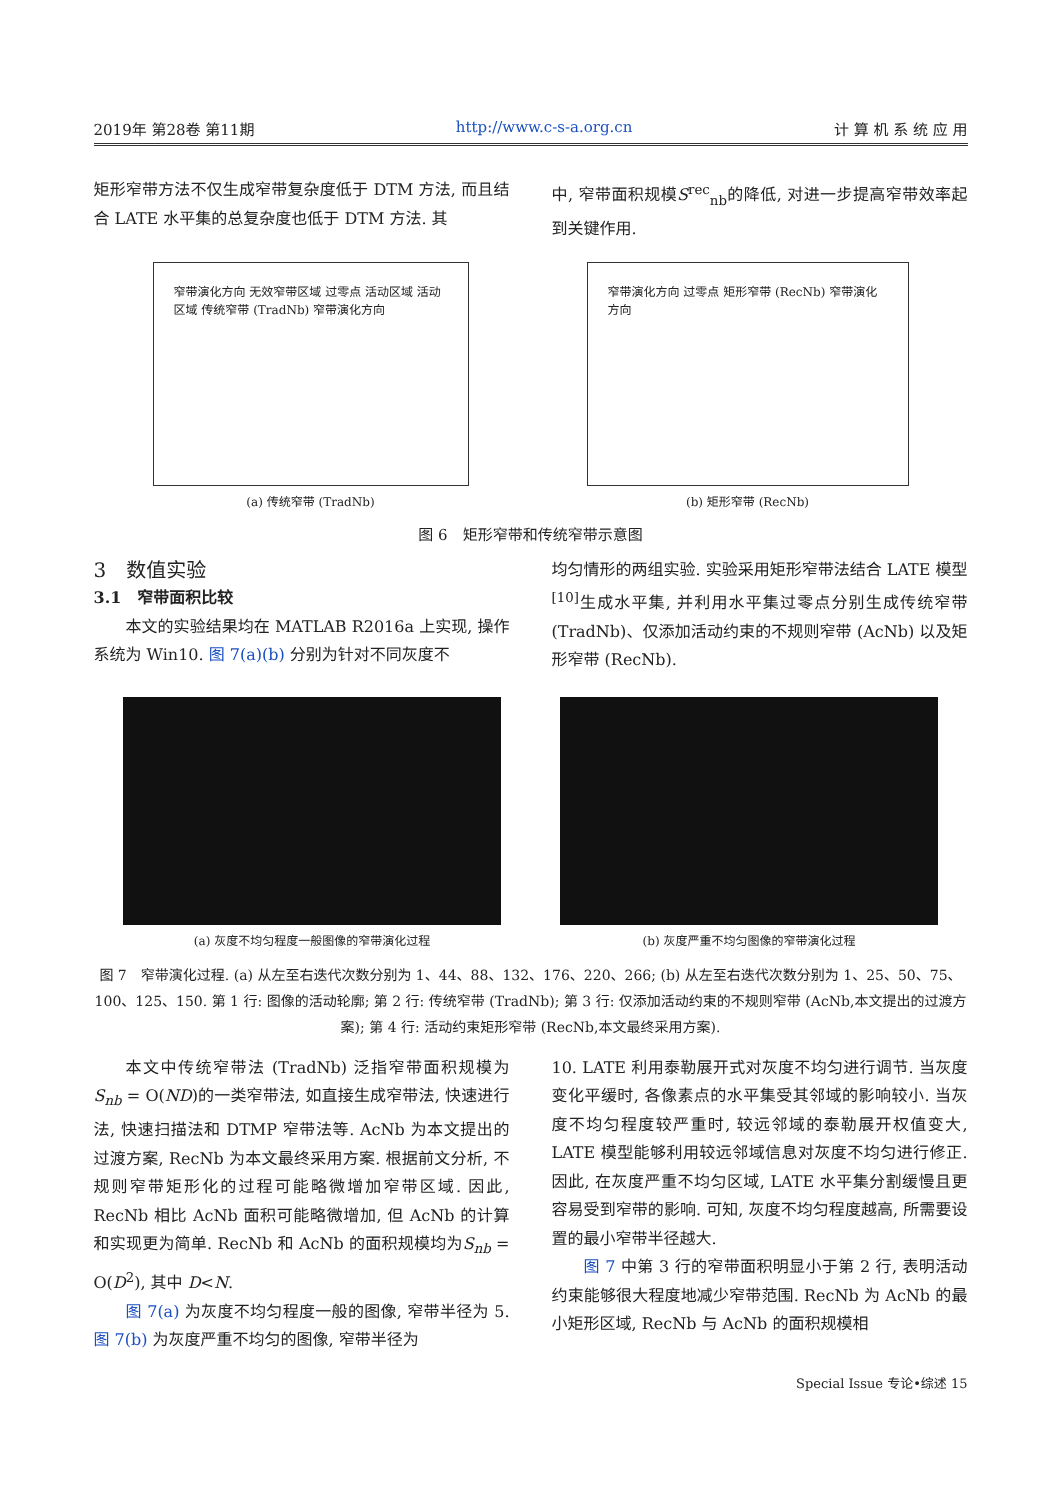2019年 第28卷 第11期 http://www.c-s-a.org.cn 计 算 机 系 统 应 用
矩形窄带方法不仅生成窄带复杂度低于 DTM 方法, 而且结合 LATE 水平集的总复杂度也低于 DTM 方法. 其
中, 窄带面积规模S<sup>rec</sup><sub>nb</sub>的降低, 对进一步提高窄带效率起到关键作用.
窄带演化方向 无效窄带区域 过零点 活动区域 活动区域 传统窄带 (TradNb) 窄带演化方向
(a) 传统窄带 (TradNb)
窄带演化方向 过零点 矩形窄带 (RecNb) 窄带演化方向
(b) 矩形窄带 (RecNb)
图 6　矩形窄带和传统窄带示意图
3　数值实验
3.1　窄带面积比较
本文的实验结果均在 MATLAB R2016a 上实现, 操作系统为 Win10. 图 7(a)(b) 分别为针对不同灰度不
均匀情形的两组实验. 实验采用矩形窄带法结合 LATE 模型<sup>[10]</sup>生成水平集, 并利用水平集过零点分别生成传统窄带 (TradNb)、仅添加活动约束的不规则窄带 (AcNb) 以及矩形窄带 (RecNb).
(a) 灰度不均匀程度一般图像的窄带演化过程 (b) 灰度严重不均匀图像的窄带演化过程
图 7　窄带演化过程. (a) 从左至右迭代次数分别为 1、44、88、132、176、220、266; (b) 从左至右迭代次数分别为 1、25、50、75、100、125、150. 第 1 行: 图像的活动轮廓; 第 2 行: 传统窄带 (TradNb); 第 3 行: 仅添加活动约束的不规则窄带 (AcNb,本文提出的过渡方案); 第 4 行: 活动约束矩形窄带 (RecNb,本文最终采用方案).
本文中传统窄带法 (TradNb) 泛指窄带面积规模为 S<sub>nb</sub> = O(ND)的一类窄带法, 如直接生成窄带法, 快速进行法, 快速扫描法和 DTMP 窄带法等. AcNb 为本文提出的过渡方案, RecNb 为本文最终采用方案. 根据前文分析, 不规则窄带矩形化的过程可能略微增加窄带区域. 因此, RecNb 相比 AcNb 面积可能略微增加, 但 AcNb 的计算和实现更为简单. RecNb 和 AcNb 的面积规模均为S<sub>nb</sub> = O(D<sup>2</sup>), 其中 D<N.
图 7(a) 为灰度不均匀程度一般的图像, 窄带半径为 5. 图 7(b) 为灰度严重不均匀的图像, 窄带半径为
10. LATE 利用泰勒展开式对灰度不均匀进行调节. 当灰度变化平缓时, 各像素点的水平集受其邻域的影响较小. 当灰度不均匀程度较严重时, 较远邻域的泰勒展开权值变大, LATE 模型能够利用较远邻域信息对灰度不均匀进行修正. 因此, 在灰度严重不均匀区域, LATE 水平集分割缓慢且更容易受到窄带的影响. 可知, 灰度不均匀程度越高, 所需要设置的最小窄带半径越大.
图 7 中第 3 行的窄带面积明显小于第 2 行, 表明活动约束能够很大程度地减少窄带范围. RecNb 为 AcNb 的最小矩形区域, RecNb 与 AcNb 的面积规模相
Special Issue 专论•综述 15